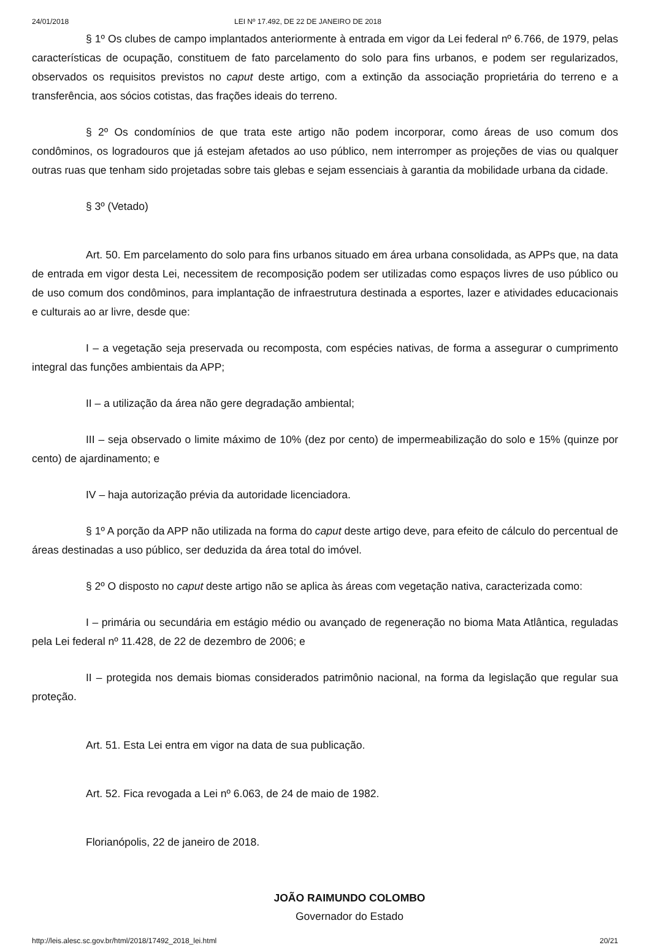24/01/2018 LEI Nº 17.492, DE 22 DE JANEIRO DE 2018
§ 1º Os clubes de campo implantados anteriormente à entrada em vigor da Lei federal nº 6.766, de 1979, pelas características de ocupação, constituem de fato parcelamento do solo para fins urbanos, e podem ser regularizados, observados os requisitos previstos no caput deste artigo, com a extinção da associação proprietária do terreno e a transferência, aos sócios cotistas, das frações ideais do terreno.
§ 2º Os condomínios de que trata este artigo não podem incorporar, como áreas de uso comum dos condôminos, os logradouros que já estejam afetados ao uso público, nem interromper as projeções de vias ou qualquer outras ruas que tenham sido projetadas sobre tais glebas e sejam essenciais à garantia da mobilidade urbana da cidade.
§ 3º (Vetado)
Art. 50. Em parcelamento do solo para fins urbanos situado em área urbana consolidada, as APPs que, na data de entrada em vigor desta Lei, necessitem de recomposição podem ser utilizadas como espaços livres de uso público ou de uso comum dos condôminos, para implantação de infraestrutura destinada a esportes, lazer e atividades educacionais e culturais ao ar livre, desde que:
I – a vegetação seja preservada ou recomposta, com espécies nativas, de forma a assegurar o cumprimento integral das funções ambientais da APP;
II – a utilização da área não gere degradação ambiental;
III – seja observado o limite máximo de 10% (dez por cento) de impermeabilização do solo e 15% (quinze por cento) de ajardinamento; e
IV – haja autorização prévia da autoridade licenciadora.
§ 1º A porção da APP não utilizada na forma do caput deste artigo deve, para efeito de cálculo do percentual de áreas destinadas a uso público, ser deduzida da área total do imóvel.
§ 2º O disposto no caput deste artigo não se aplica às áreas com vegetação nativa, caracterizada como:
I – primária ou secundária em estágio médio ou avançado de regeneração no bioma Mata Atlântica, reguladas pela Lei federal nº 11.428, de 22 de dezembro de 2006; e
II – protegida nos demais biomas considerados patrimônio nacional, na forma da legislação que regular sua proteção.
Art. 51. Esta Lei entra em vigor na data de sua publicação.
Art. 52. Fica revogada a Lei nº 6.063, de 24 de maio de 1982.
Florianópolis, 22 de janeiro de 2018.
JOÃO RAIMUNDO COLOMBO
Governador do Estado
http://leis.alesc.sc.gov.br/html/2018/17492_2018_lei.html 20/21